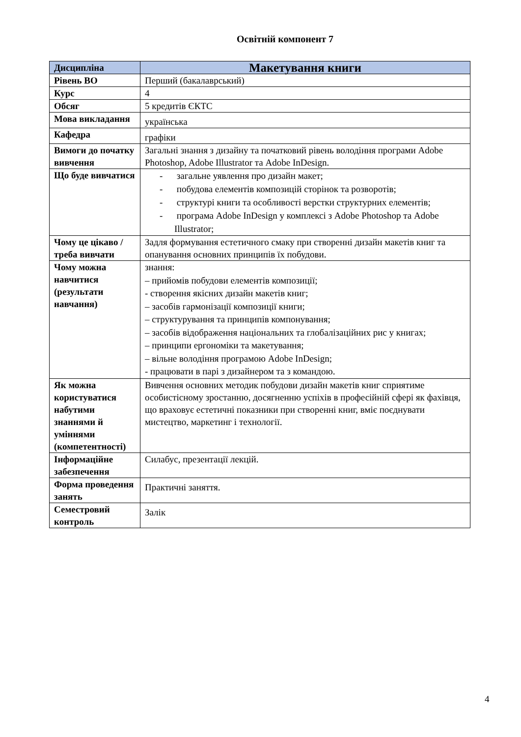Освітній компонент 7
| Дисципліна | Макетування книги |
| Рівень ВО | Перший (бакалаврський) |
| Курс | 4 |
| Обсяг | 5 кредитів ЄКТС |
| Мова викладання | українська |
| Кафедра | графіки |
| Вимоги до початку вивчення | Загальні знання з дизайну та початковий рівень володіння програми Adobe Photoshop, Adobe Illustrator та Adobe InDesign. |
| Що буде вивчатися | - загальне уявлення про дизайн макет; - побудова елементів композицій сторінок та розворотів; - структурі книги та особливості верстки структурних елементів; - програма Adobe InDesign у комплексі з Adobe Photoshop та Adobe Illustrator; |
| Чому це цікаво / треба вивчати | Задля формування естетичного смаку при створенні дизайн макетів книг та опанування основних принципів їх побудови. |
| Чому можна навчитися (результати навчання) | знання: – прийомів побудови елементів композиції; - створення якісних дизайн макетів книг; – засобів гармонізації композиції книги; – структурування та принципів компонування; – засобів відображення національних та глобалізаційних рис у книгах; – принципи ергономіки та макетування; – вільне володіння програмою Adobe InDesign; - працювати в парі з дизайнером та з командою. |
| Як можна користуватися набутими знаннями й уміннями (компетентності) | Вивчення основних методик побудови дизайн макетів книг сприятиме особистісному зростанню, досягненню успіхів в професійній сфері як фахівця, що враховує естетичні показники при створенні книг, вміє поєднувати мистецтво, маркетинг і технології. |
| Інформаційне забезпечення | Силабус, презентації лекцій. |
| Форма проведення занять | Практичні заняття. |
| Семестровий контроль | Залік |
4